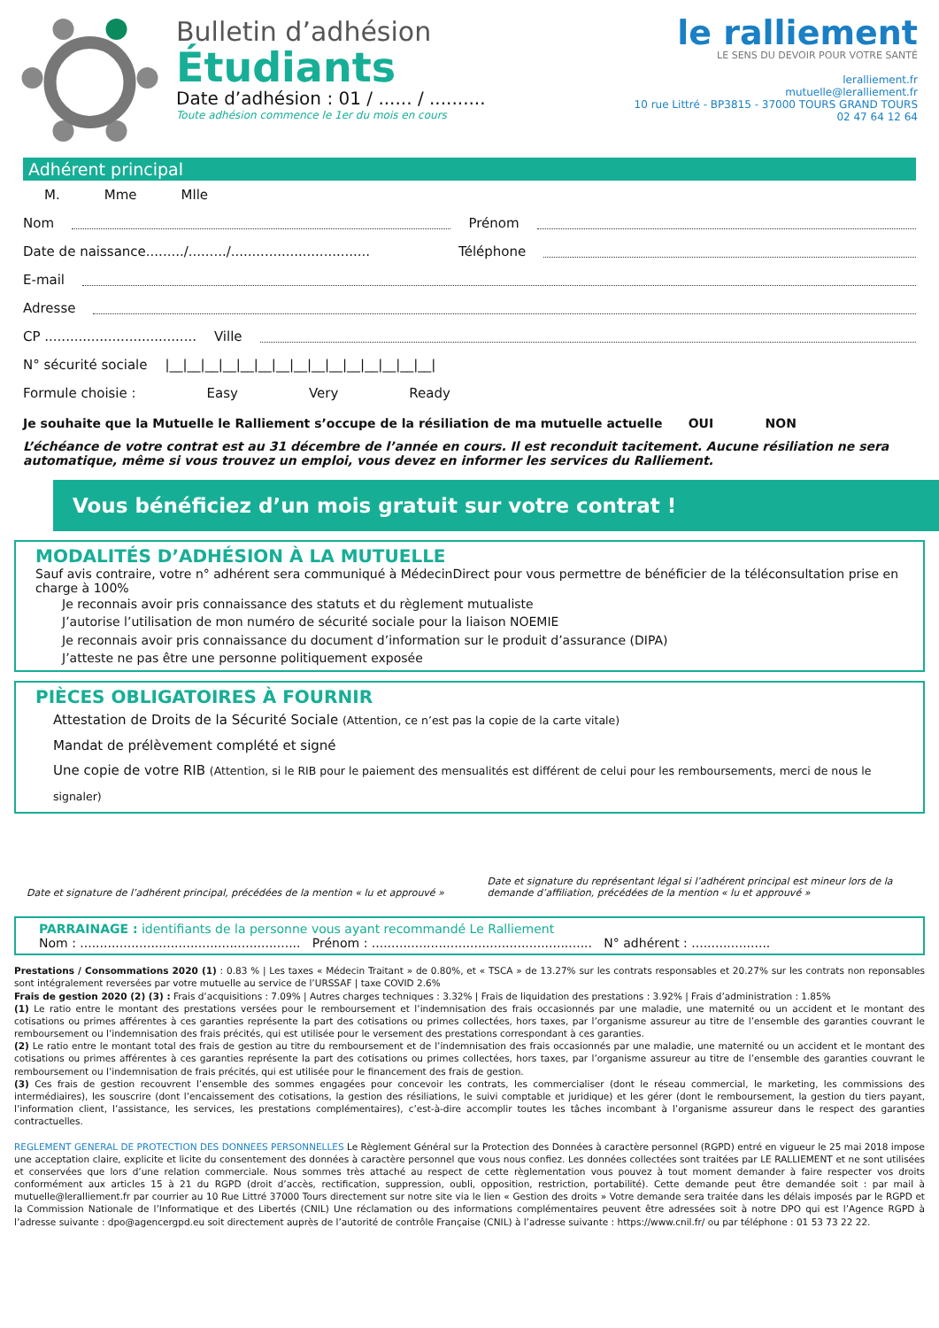Bulletin d’adhésion
Étudiants
Date d’adhésion : 01 / ...... / ..........
Toute adhésion commence le 1er du mois en cours
le ralliement
LE SENS DU DEVOIR POUR VOTRE SANTÉ
leralliement.fr
mutuelle@leralliement.fr
10 rue Littré - BP3815 - 37000 TOURS GRAND TOURS
02 47 64 12 64
Adhérent principal
M. Mme Mlle
Nom Prénom
Date de naissance........./........./................................. Téléphone
E-mail
Adresse
CP .................................... Ville
N° sécurité sociale |__|__|__|__|__|__|__|__|__|__|__|__|__|__|__|
Formule choisie : Easy Very Ready
Je souhaite que la Mutuelle le Ralliement s’occupe de la résiliation de ma mutuelle actuelle OUI NON
L’échéance de votre contrat est au 31 décembre de l’année en cours. Il est reconduit tacitement. Aucune résiliation ne sera automatique, même si vous trouvez un emploi, vous devez en informer les services du Ralliement.
Vous bénéficiez d’un mois gratuit sur votre contrat !
MODALITÉS D’ADHÉSION À LA MUTUELLE
Sauf avis contraire, votre n° adhérent sera communiqué à MédecinDirect pour vous permettre de bénéficier de la téléconsultation prise en charge à 100%
Je reconnais avoir pris connaissance des statuts et du règlement mutualiste
J’autorise l’utilisation de mon numéro de sécurité sociale pour la liaison NOEMIE
Je reconnais avoir pris connaissance du document d’information sur le produit d’assurance (DIPA)
J’atteste ne pas être une personne politiquement exposée
PIÈCES OBLIGATOIRES À FOURNIR
Attestation de Droits de la Sécurité Sociale (Attention, ce n’est pas la copie de la carte vitale)
Mandat de prélèvement complété et signé
Une copie de votre RIB (Attention, si le RIB pour le paiement des mensualités est différent de celui pour les remboursements, merci de nous le signaler)
Date et signature de l’adhérent principal, précédées de la mention « lu et approuvé »
Date et signature du représentant légal si l’adhérent principal est mineur lors de la demande d’affiliation, précédées de la mention « lu et approuvé »
PARRAINAGE : identifiants de la personne vous ayant recommandé Le Ralliement
Nom : ........................................................ Prénom : ........................................................ N° adhérent : ....................
Prestations / Consommations 2020 (1) : 0.83 % | Les taxes « Médecin Traitant » de 0.80%, et « TSCA » de 13.27% sur les contrats responsables et 20.27% sur les contrats non reponsables sont intégralement reversées par votre mutuelle au service de l’URSSAF | taxe COVID 2.6%
Frais de gestion 2020 (2) (3) : Frais d’acquisitions : 7.09% | Autres charges techniques : 3.32% | Frais de liquidation des prestations : 3.92% | Frais d’administration : 1.85%
(1) Le ratio entre le montant des prestations versées pour le remboursement et l’indemnisation des frais occasionnés par une maladie, une maternité ou un accident et le montant des cotisations ou primes afférentes à ces garanties représente la part des cotisations ou primes collectées, hors taxes, par l’organisme assureur au titre de l’ensemble des garanties couvrant le remboursement ou l’indemnisation des frais précités, qui est utilisée pour le versement des prestations correspondant à ces garanties.
(2) Le ratio entre le montant total des frais de gestion au titre du remboursement et de l’indemnisation des frais occasionnés par une maladie, une maternité ou un accident et le montant des cotisations ou primes afférentes à ces garanties représente la part des cotisations ou primes collectées, hors taxes, par l’organisme assureur au titre de l’ensemble des garanties couvrant le remboursement ou l’indemnisation de frais précités, qui est utilisée pour le financement des frais de gestion.
(3) Ces frais de gestion recouvrent l’ensemble des sommes engagées pour concevoir les contrats, les commercialiser (dont le réseau commercial, le marketing, les commissions des intermédiaires), les souscrire (dont l’encaissement des cotisations, la gestion des résiliations, le suivi comptable et juridique) et les gérer (dont le remboursement, la gestion du tiers payant, l’information client, l’assistance, les services, les prestations complémentaires), c’est-à-dire accomplir toutes les tâches incombant à l’organisme assureur dans le respect des garanties contractuelles.
REGLEMENT GENERAL DE PROTECTION DES DONNEES PERSONNELLES Le Règlement Général sur la Protection des Données à caractère personnel (RGPD) entré en vigueur le 25 mai 2018 impose une acceptation claire, explicite et licite du consentement des données à caractère personnel que vous nous confiez. Les données collectées sont traitées par LE RALLIEMENT et ne sont utilisées et conservées que lors d’une relation commerciale. Nous sommes très attaché au respect de cette règlementation vous pouvez à tout moment demander à faire respecter vos droits conformément aux articles 15 à 21 du RGPD (droit d’accès, rectification, suppression, oubli, opposition, restriction, portabilité). Cette demande peut être demandée soit : par mail à mutuelle@leralliement.fr par courrier au 10 Rue Littré 37000 Tours directement sur notre site via le lien « Gestion des droits » Votre demande sera traitée dans les délais imposés par le RGPD et la Commission Nationale de l’Informatique et des Libertés (CNIL) Une réclamation ou des informations complémentaires peuvent être adressées soit à notre DPO qui est l’Agence RGPD à l’adresse suivante : dpo@agencergpd.eu soit directement auprès de l’autorité de contrôle Française (CNIL) à l’adresse suivante : https://www.cnil.fr/ ou par téléphone : 01 53 73 22 22.